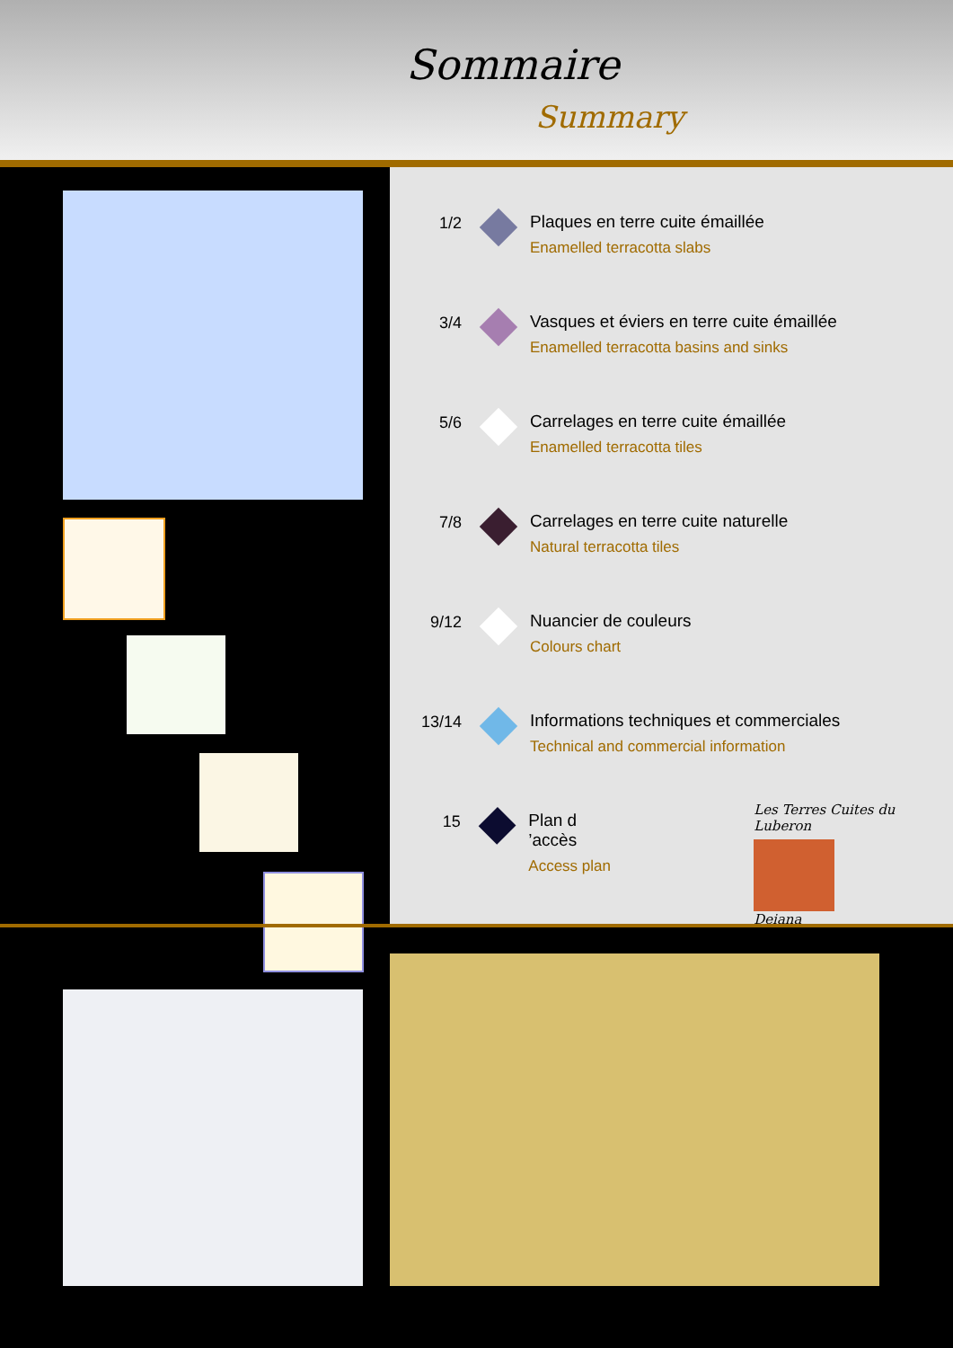Sommaire
Summary
1/2 Plaques en terre cuite émaillée
Enamelled terracotta slabs
3/4 Vasques et éviers en terre cuite émaillée
Enamelled terracotta basins and sinks
5/6 Carrelages en terre cuite émaillée
Enamelled terracotta tiles
7/8 Carrelages en terre cuite naturelle
Natural terracotta tiles
9/12 Nuancier de couleurs
Colours chart
13/14 Informations techniques et commerciales
Technical and commercial information
15 Plan d ’accès
Access plan
Les Terres Cuites du Luberon
Deiana